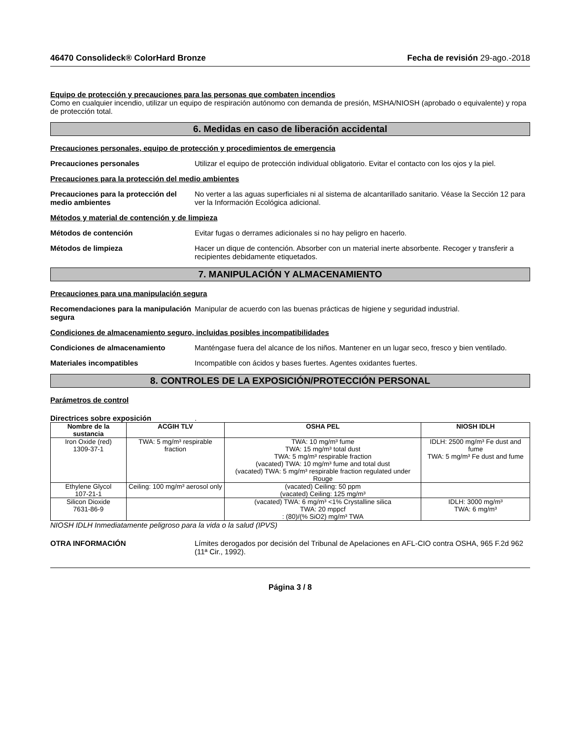46470 Consolideck® ColorHard Bronze Fecha de revisión 29-ago.-2018
Equipo de protección y precauciones para las personas que combaten incendios
Como en cualquier incendio, utilizar un equipo de respiración autónomo con demanda de presión, MSHA/NIOSH (aprobado o equivalente) y ropa de protección total.
6. Medidas en caso de liberación accidental
Precauciones personales, equipo de protección y procedimientos de emergencia
Precauciones personales Utilizar el equipo de protección individual obligatorio. Evitar el contacto con los ojos y la piel.
Precauciones para la protección del medio ambientes
Precauciones para la protección del medio ambientes
No verter a las aguas superficiales ni al sistema de alcantarillado sanitario. Véase la Sección 12 para ver la Información Ecológica adicional.
Métodos y material de contención y de limpieza
Métodos de contención Evitar fugas o derrames adicionales si no hay peligro en hacerlo.
Métodos de limpieza Hacer un dique de contención. Absorber con un material inerte absorbente. Recoger y transferir a recipientes debidamente etiquetados.
7. MANIPULACIÓN Y ALMACENAMIENTO
Precauciones para una manipulación segura
Recomendaciones para la manipulación segura
Manipular de acuerdo con las buenas prácticas de higiene y seguridad industrial.
Condiciones de almacenamiento seguro, incluidas posibles incompatibilidades
Condiciones de almacenamiento Manténgase fuera del alcance de los niños. Mantener en un lugar seco, fresco y bien ventilado.
Materiales incompatibles Incompatible con ácidos y bases fuertes. Agentes oxidantes fuertes.
8. CONTROLES DE LA EXPOSICIÓN/PROTECCIÓN PERSONAL
Parámetros de control
Directrices sobre exposición .
| Nombre de la sustancia | ACGIH TLV | OSHA PEL | NIOSH IDLH |
| --- | --- | --- | --- |
| Iron Oxide (red) 1309-37-1 | TWA: 5 mg/m³ respirable fraction | TWA: 10 mg/m³ fume TWA: 15 mg/m³ total dust TWA: 5 mg/m³ respirable fraction (vacated) TWA: 10 mg/m³ fume and total dust (vacated) TWA: 5 mg/m³ respirable fraction regulated under Rouge | IDLH: 2500 mg/m³ Fe dust and fume TWA: 5 mg/m³ Fe dust and fume |
| Ethylene Glycol 107-21-1 | Ceiling: 100 mg/m³ aerosol only | (vacated) Ceiling: 50 ppm (vacated) Ceiling: 125 mg/m³ | |
| Silicon Dioxide 7631-86-9 | | (vacated) TWA: 6 mg/m³ <1% Crystalline silica TWA: 20 mppcf : (80)/(% SiO2) mg/m³ TWA | IDLH: 3000 mg/m³ TWA: 6 mg/m³ |
NIOSH IDLH Inmediatamente peligroso para la vida o la salud (IPVS)
OTRA INFORMACIÓN Límites derogados por decisión del Tribunal de Apelaciones en AFL-CIO contra OSHA, 965 F.2d 962 (11ª Cir., 1992).
Página 3 / 8